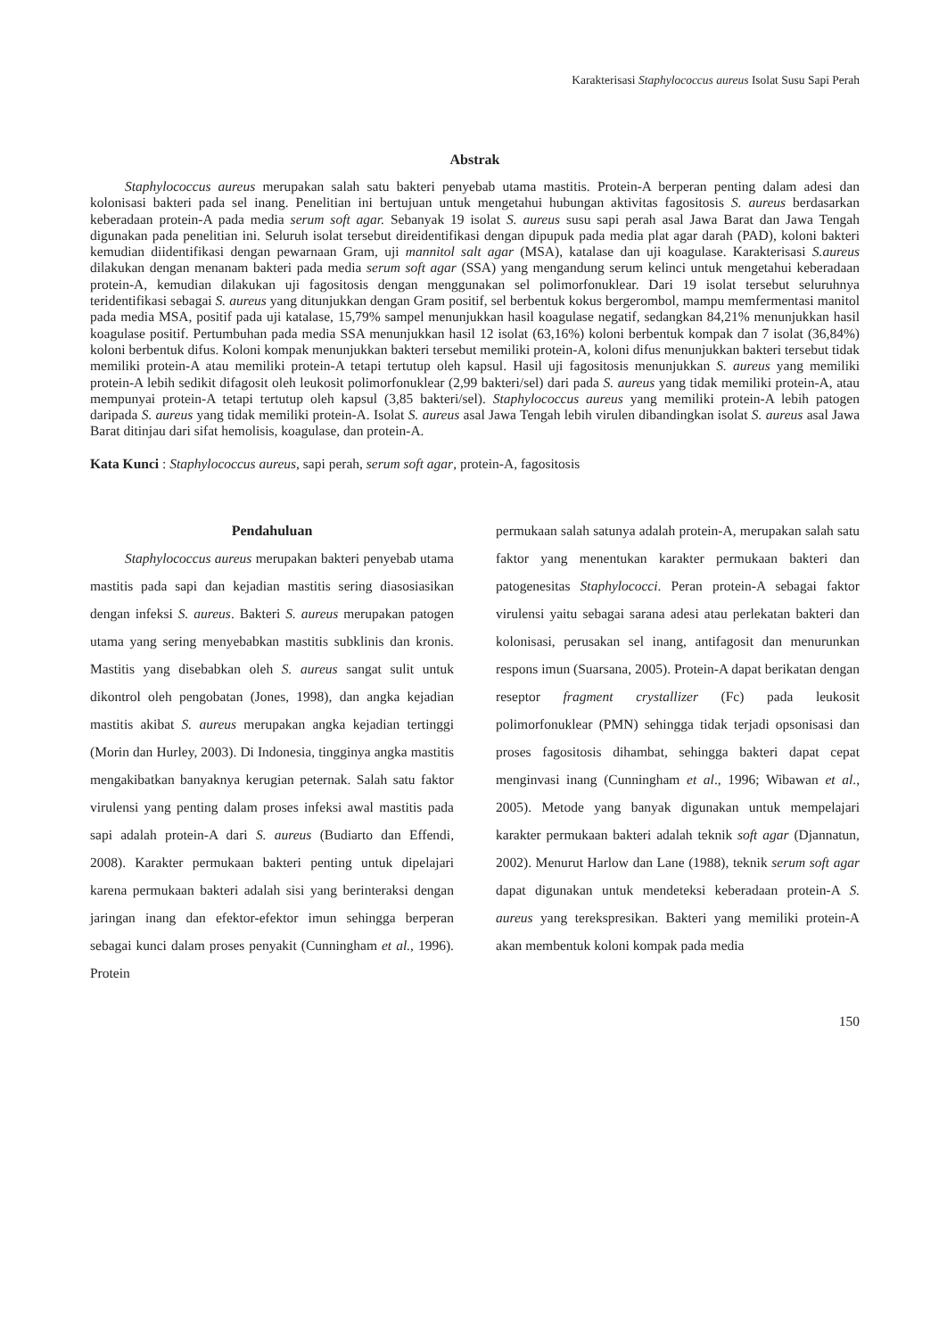Karakterisasi Staphylococcus aureus Isolat Susu Sapi Perah
Abstrak
Staphylococcus aureus merupakan salah satu bakteri penyebab utama mastitis. Protein-A berperan penting dalam adesi dan kolonisasi bakteri pada sel inang. Penelitian ini bertujuan untuk mengetahui hubungan aktivitas fagositosis S. aureus berdasarkan keberadaan protein-A pada media serum soft agar. Sebanyak 19 isolat S. aureus susu sapi perah asal Jawa Barat dan Jawa Tengah digunakan pada penelitian ini. Seluruh isolat tersebut direidentifikasi dengan dipupuk pada media plat agar darah (PAD), koloni bakteri kemudian diidentifikasi dengan pewarnaan Gram, uji mannitol salt agar (MSA), katalase dan uji koagulase. Karakterisasi S.aureus dilakukan dengan menanam bakteri pada media serum soft agar (SSA) yang mengandung serum kelinci untuk mengetahui keberadaan protein-A, kemudian dilakukan uji fagositosis dengan menggunakan sel polimorfonuklear. Dari 19 isolat tersebut seluruhnya teridentifikasi sebagai S. aureus yang ditunjukkan dengan Gram positif, sel berbentuk kokus bergerombol, mampu memfermentasi manitol pada media MSA, positif pada uji katalase, 15,79% sampel menunjukkan hasil koagulase negatif, sedangkan 84,21% menunjukkan hasil koagulase positif. Pertumbuhan pada media SSA menunjukkan hasil 12 isolat (63,16%) koloni berbentuk kompak dan 7 isolat (36,84%) koloni berbentuk difus. Koloni kompak menunjukkan bakteri tersebut memiliki protein-A, koloni difus menunjukkan bakteri tersebut tidak memiliki protein-A atau memiliki protein-A tetapi tertutup oleh kapsul. Hasil uji fagositosis menunjukkan S. aureus yang memiliki protein-A lebih sedikit difagosit oleh leukosit polimorfonuklear (2,99 bakteri/sel) dari pada S. aureus yang tidak memiliki protein-A, atau mempunyai protein-A tetapi tertutup oleh kapsul (3,85 bakteri/sel). Staphylococcus aureus yang memiliki protein-A lebih patogen daripada S. aureus yang tidak memiliki protein-A. Isolat S. aureus asal Jawa Tengah lebih virulen dibandingkan isolat S. aureus asal Jawa Barat ditinjau dari sifat hemolisis, koagulase, dan protein-A.
Kata Kunci : Staphylococcus aureus, sapi perah, serum soft agar, protein-A, fagositosis
Pendahuluan
Staphylococcus aureus merupakan bakteri penyebab utama mastitis pada sapi dan kejadian mastitis sering diasosiasikan dengan infeksi S. aureus. Bakteri S. aureus merupakan patogen utama yang sering menyebabkan mastitis subklinis dan kronis. Mastitis yang disebabkan oleh S. aureus sangat sulit untuk dikontrol oleh pengobatan (Jones, 1998), dan angka kejadian mastitis akibat S. aureus merupakan angka kejadian tertinggi (Morin dan Hurley, 2003). Di Indonesia, tingginya angka mastitis mengakibatkan banyaknya kerugian peternak. Salah satu faktor virulensi yang penting dalam proses infeksi awal mastitis pada sapi adalah protein-A dari S. aureus (Budiarto dan Effendi, 2008). Karakter permukaan bakteri penting untuk dipelajari karena permukaan bakteri adalah sisi yang berinteraksi dengan jaringan inang dan efektor-efektor imun sehingga berperan sebagai kunci dalam proses penyakit (Cunningham et al., 1996). Protein
permukaan salah satunya adalah protein-A, merupakan salah satu faktor yang menentukan karakter permukaan bakteri dan patogenesitas Staphylococci. Peran protein-A sebagai faktor virulensi yaitu sebagai sarana adesi atau perlekatan bakteri dan kolonisasi, perusakan sel inang, antifagosit dan menurunkan respons imun (Suarsana, 2005). Protein-A dapat berikatan dengan reseptor fragment crystallizer (Fc) pada leukosit polimorfonuklear (PMN) sehingga tidak terjadi opsonisasi dan proses fagositosis dihambat, sehingga bakteri dapat cepat menginvasi inang (Cunningham et al., 1996; Wibawan et al., 2005). Metode yang banyak digunakan untuk mempelajari karakter permukaan bakteri adalah teknik soft agar (Djannatun, 2002). Menurut Harlow dan Lane (1988), teknik serum soft agar dapat digunakan untuk mendeteksi keberadaan protein-A S. aureus yang terekspresikan. Bakteri yang memiliki protein-A akan membentuk koloni kompak pada media
150